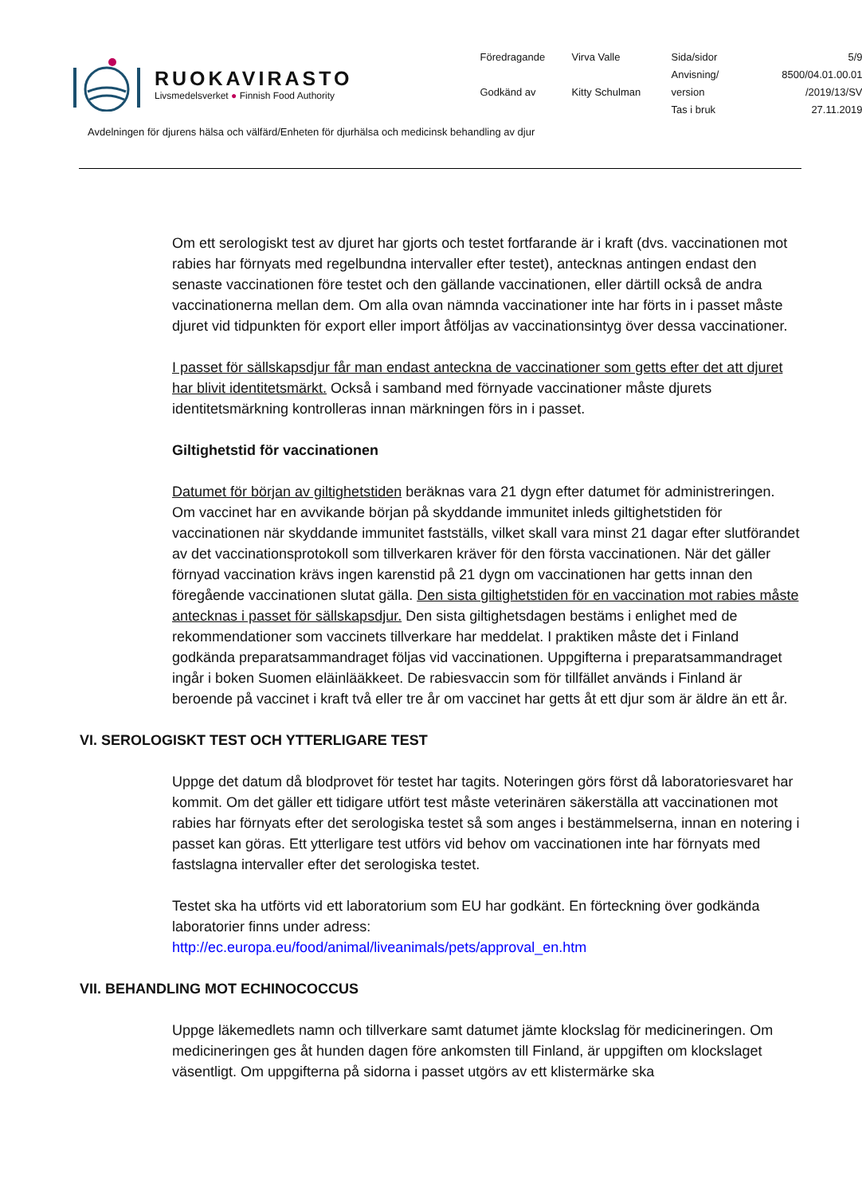RUOKAVIRASTO
Livsmedelsverket ● Finnish Food Authority
Föredragande
Virva Valle
Sida/sidor
5/9
Anvisning/
8500/04.01.00.01
Godkänd av
Kitty Schulman
version
/2019/13/SV
Tas i bruk
27.11.2019
Avdelningen för djurens hälsa och välfärd/Enheten för djurhälsa och medicinsk behandling av djur
Om ett serologiskt test av djuret har gjorts och testet fortfarande är i kraft (dvs. vaccinationen mot rabies har förnyats med regelbundna intervaller efter testet), antecknas antingen endast den senaste vaccinationen före testet och den gällande vaccinationen, eller därtill också de andra vaccinationerna mellan dem. Om alla ovan nämnda vaccinationer inte har förts in i passet måste djuret vid tidpunkten för export eller import åtföljas av vaccinationsintyg över dessa vaccinationer.
I passet för sällskapsdjur får man endast anteckna de vaccinationer som getts efter det att djuret har blivit identitetsmärkt. Också i samband med förnyade vaccinationer måste djurets identitetsmärkning kontrolleras innan märkningen förs in i passet.
Giltighetstid för vaccinationen
Datumet för början av giltighetstiden beräknas vara 21 dygn efter datumet för administreringen. Om vaccinet har en avvikande början på skyddande immunitet inleds giltighetstiden för vaccinationen när skyddande immunitet fastställs, vilket skall vara minst 21 dagar efter slutförandet av det vaccinationsprotokoll som tillverkaren kräver för den första vaccinationen. När det gäller förnyad vaccination krävs ingen karenstid på 21 dygn om vaccinationen har getts innan den föregående vaccinationen slutat gälla. Den sista giltighetstiden för en vaccination mot rabies måste antecknas i passet för sällskapsdjur. Den sista giltighetsdagen bestäms i enlighet med de rekommendationer som vaccinets tillverkare har meddelat. I praktiken måste det i Finland godkända preparatsammandraget följas vid vaccinationen. Uppgifterna i preparatsammandraget ingår i boken Suomen eläinlääkkeet. De rabiesvaccin som för tillfället används i Finland är beroende på vaccinet i kraft två eller tre år om vaccinet har getts åt ett djur som är äldre än ett år.
VI. SEROLOGISKT TEST OCH YTTERLIGARE TEST
Uppge det datum då blodprovet för testet har tagits. Noteringen görs först då laboratoriesvaret har kommit. Om det gäller ett tidigare utfört test måste veterinären säkerställa att vaccinationen mot rabies har förnyats efter det serologiska testet så som anges i bestämmelserna, innan en notering i passet kan göras. Ett ytterligare test utförs vid behov om vaccinationen inte har förnyats med fastslagna intervaller efter det serologiska testet.
Testet ska ha utförts vid ett laboratorium som EU har godkänt. En förteckning över godkända laboratorier finns under adress:
http://ec.europa.eu/food/animal/liveanimals/pets/approval_en.htm
VII. BEHANDLING MOT ECHINOCOCCUS
Uppge läkemedlets namn och tillverkare samt datumet jämte klockslag för medicineringen. Om medicineringen ges åt hunden dagen före ankomsten till Finland, är uppgiften om klockslaget väsentligt. Om uppgifterna på sidorna i passet utgörs av ett klistermärke ska